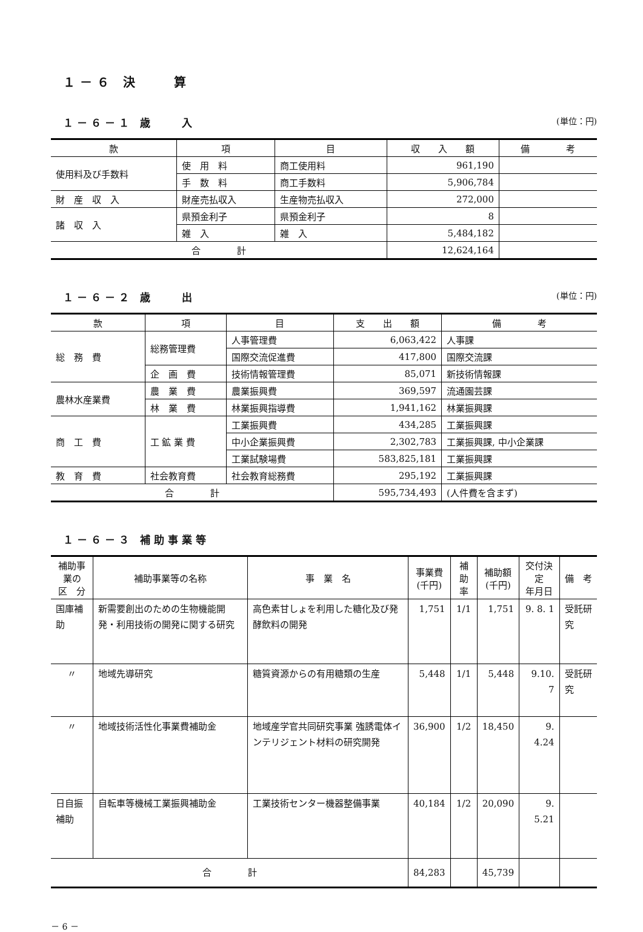１－６ 決　　算
１－６－１ 歳　　入
(単位：円)
| 款 | 項 | 目 | 収 入 額 | 備 考 |
| --- | --- | --- | --- | --- |
| 使用料及び手数料 | 使 用 料 | 商工使用料 | 961,190 | |
| | 手 数 料 | 商工手数料 | 5,906,784 | |
| 財 産 収 入 | 財産売払収入 | 生産物売払収入 | 272,000 | |
| 諸 収 入 | 県預金利子 | 県預金利子 | 8 | |
| | 雑 入 | 雑 入 | 5,484,182 | |
| 合 計 | | | 12,624,164 | |
１－６－２ 歳　　出
(単位：円)
| 款 | 項 | 目 | 支 出 額 | 備 考 |
| --- | --- | --- | --- | --- |
| 総 務 費 | 総務管理費 | 人事管理費 | 6,063,422 | 人事課 |
| | | 国際交流促進費 | 417,800 | 国際交流課 |
| | 企 画 費 | 技術情報管理費 | 85,071 | 新技術情報課 |
| 農林水産業費 | 農 業 費 | 農業振興費 | 369,597 | 流通園芸課 |
| | 林 業 費 | 林業振興指導費 | 1,941,162 | 林業振興課 |
| 商 工 費 | 工 鉱 業 費 | 工業振興費 | 434,285 | 工業振興課 |
| | | 中小企業振興費 | 2,302,783 | 工業振興課, 中小企業課 |
| | | 工業試験場費 | 583,825,181 | 工業振興課 |
| 教 育 費 | 社会教育費 | 社会教育総務費 | 295,192 | 工業振興課 |
| 合 計 | | | 595,734,493 | (人件費を含まず) |
１－６－３ 補助事業等
| 補助事業の 区 分 | 補助事業等の名称 | 事 業 名 | 事業費 (千円) | 補助 率 | 補助額 (千円) | 交付決定 年月日 | 備 考 |
| --- | --- | --- | --- | --- | --- | --- | --- |
| 国庫補助 | 新需要創出のための生物機能開発・利用技術の開発に関する研究 | 高色素甘しょを利用した糖化及び発酵飲料の開発 | 1,751 | 1/1 | 1,751 | 9. 8. 1 | 受託研究 |
| 〃 | 地域先導研究 | 糖質資源からの有用糖類の生産 | 5,448 | 1/1 | 5,448 | 9.10. 7 | 受託研究 |
| 〃 | 地域技術活性化事業費補助金 | 地域産学官共同研究事業 強誘電体インテリジェント材料の研究開発 | 36,900 | 1/2 | 18,450 | 9. 4.24 | |
| 日自振補助 | 自転車等機械工業振興補助金 | 工業技術センター機器整備事業 | 40,184 | 1/2 | 20,090 | 9. 5.21 | |
| 合 計 | | | 84,283 | | 45,739 | | |
－ 6 －